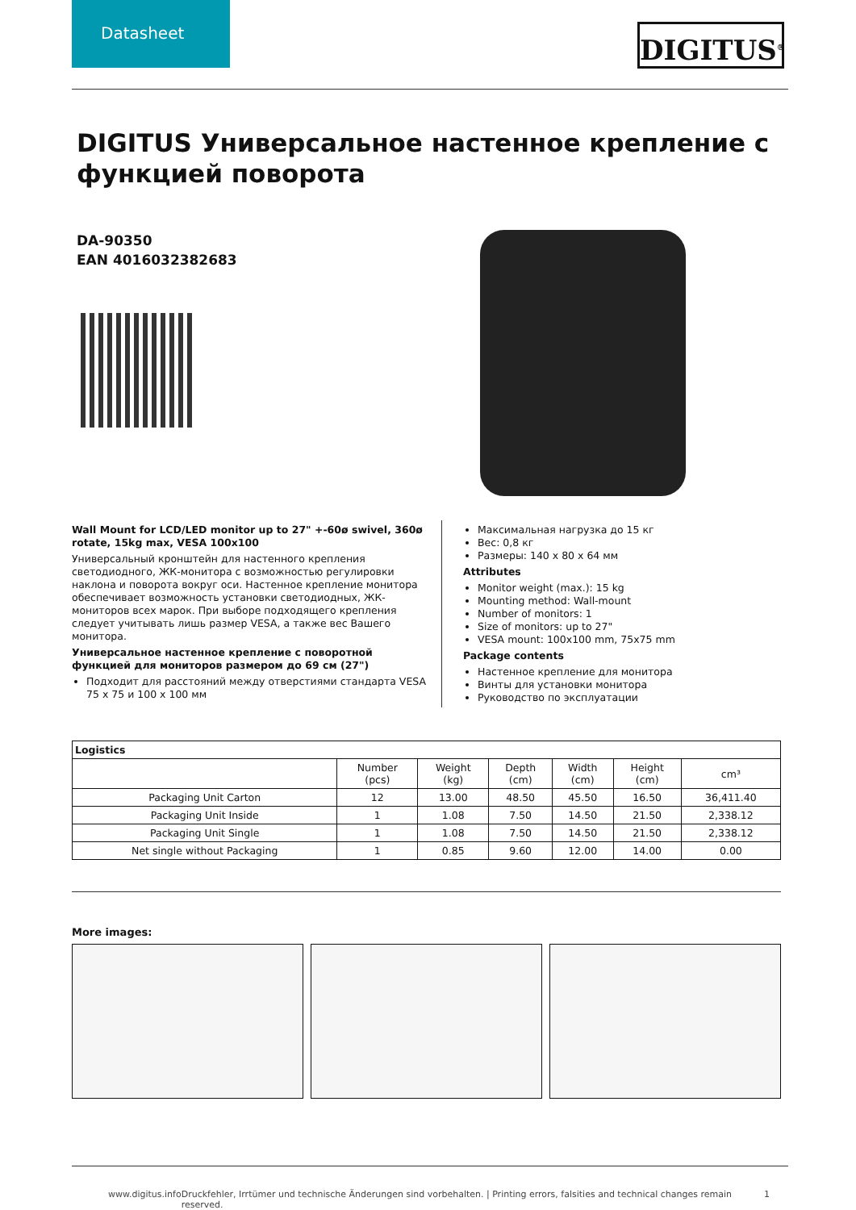Datasheet
DIGITUS<sup>®</sup>
DIGITUS Универсальное настенное крепление с функцией поворота
DA-90350
EAN 4016032382683
Wall Mount for LCD/LED monitor up to 27" +-60ø swivel, 360ø rotate, 15kg max, VESA 100x100
Универсальный кронштейн для настенного крепления светодиодного, ЖК-монитора с возможностью регулировки наклона и поворота вокруг оси. Настенное крепление монитора обеспечивает возможность установки светодиодных, ЖК-мониторов всех марок. При выборе подходящего крепления следует учитывать лишь размер VESA, а также вес Вашего монитора.
Универсальное настенное крепление с поворотной функцией для мониторов размером до 69 см (27")
Подходит для расстояний между отверстиями стандарта VESA 75 x 75 и 100 x 100 мм
Максимальная нагрузка до 15 кг
Вес: 0,8 кг
Размеры: 140 x 80 x 64 мм
Attributes
Monitor weight (max.): 15 kg
Mounting method: Wall-mount
Number of monitors: 1
Size of monitors: up to 27"
VESA mount: 100x100 mm, 75x75 mm
Package contents
Настенное крепление для монитора
Винты для установки монитора
Руководство по эксплуатации
| Logistics | | | | | | |
| --- | --- | --- | --- | --- | --- | --- |
| | Number (pcs) | Weight (kg) | Depth (cm) | Width (cm) | Height (cm) | cm³ |
| Packaging Unit Carton | 12 | 13.00 | 48.50 | 45.50 | 16.50 | 36,411.40 |
| Packaging Unit Inside | 1 | 1.08 | 7.50 | 14.50 | 21.50 | 2,338.12 |
| Packaging Unit Single | 1 | 1.08 | 7.50 | 14.50 | 21.50 | 2,338.12 |
| Net single without Packaging | 1 | 0.85 | 9.60 | 12.00 | 14.00 | 0.00 |
More images:
www.digitus.info Druckfehler, Irrtümer und technische Änderungen sind vorbehalten. | Printing errors, falsities and technical changes remain reserved. 1